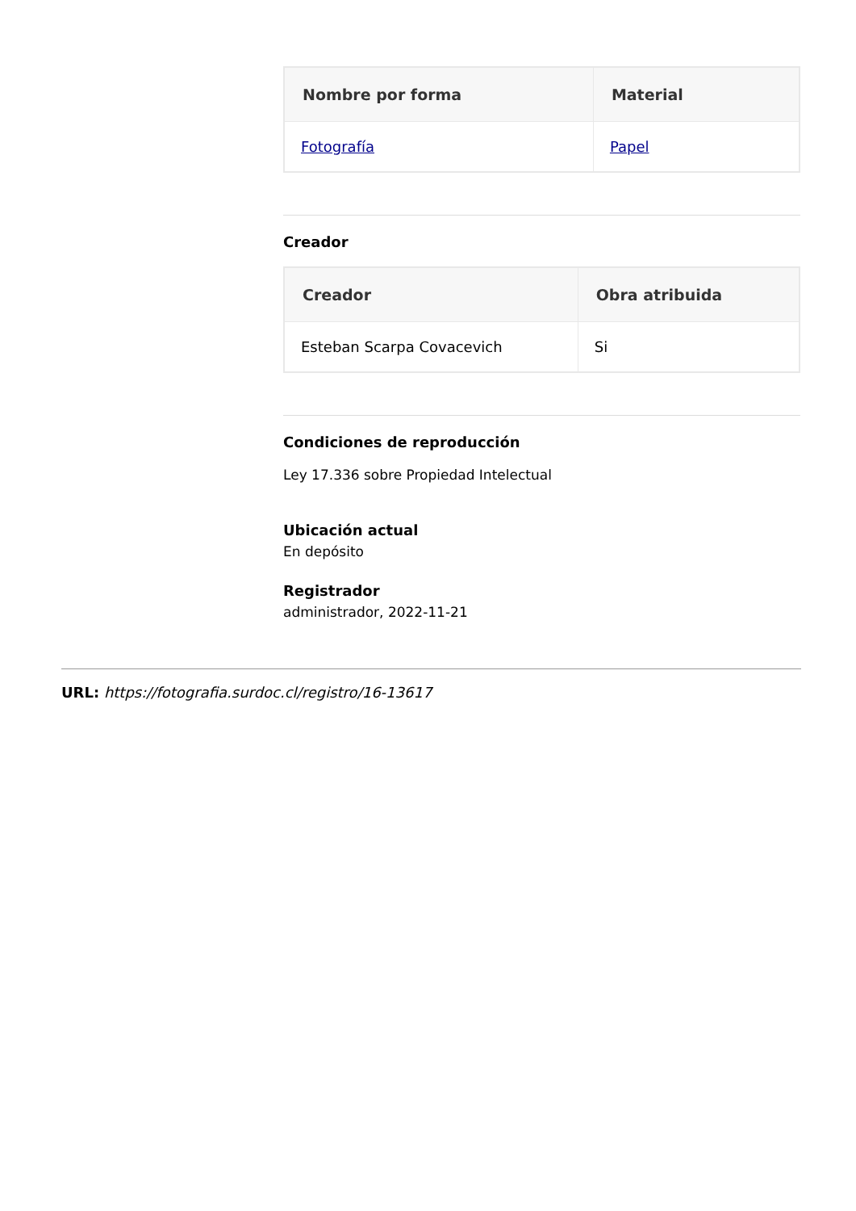| Nombre por forma | Material |
| --- | --- |
| Fotografía | Papel |
Creador
| Creador | Obra atribuida |
| --- | --- |
| Esteban Scarpa Covacevich | Si |
Condiciones de reproducción
Ley 17.336 sobre Propiedad Intelectual
Ubicación actual
En depósito
Registrador
administrador, 2022-11-21
URL: https://fotografia.surdoc.cl/registro/16-13617